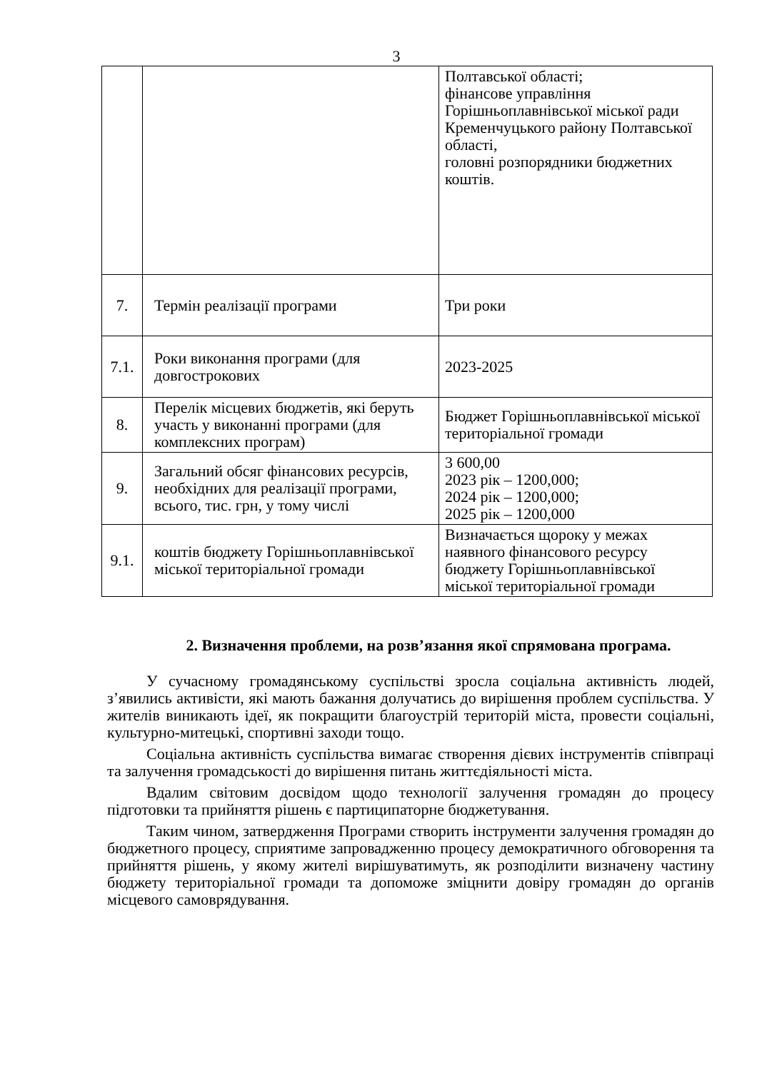3
| | | Полтавської області; фінансове управління Горішньоплавнівської міської ради Кременчуцького району Полтавської області, головні розпорядники бюджетних коштів. |
| 7. | Термін реалізації програми | Три роки |
| 7.1. | Роки виконання програми (для довгострокових | 2023-2025 |
| 8. | Перелік місцевих бюджетів, які беруть участь у виконанні програми (для комплексних програм) | Бюджет Горішньоплавнівської міської територіальної громади |
| 9. | Загальний обсяг фінансових ресурсів, необхідних для реалізації програми, всього, тис. грн, у тому числі | 3 600,00 2023 рік – 1200,000; 2024 рік – 1200,000; 2025 рік – 1200,000 |
| 9.1. | коштів бюджету Горішньоплавнівської міської територіальної громади | Визначається щороку у межах наявного фінансового ресурсу бюджету Горішньоплавнівської міської територіальної громади |
2. Визначення проблеми, на розв’язання якої спрямована програма.
У сучасному громадянському суспільстві зросла соціальна активність людей, з’явились активісти, які мають бажання долучатись до вирішення проблем суспільства. У жителів виникають ідеї, як покращити благоустрій територій міста, провести соціальні, культурно-митецькі, спортивні заходи тощо.
Соціальна активність суспільства вимагає створення дієвих інструментів співпраці та залучення громадськості до вирішення питань життєдіяльності міста.
Вдалим світовим досвідом щодо технології залучення громадян до процесу підготовки та прийняття рішень є партиципаторне бюджетування.
Таким чином, затвердження Програми створить інструменти залучення громадян до бюджетного процесу, сприятиме запровадженню процесу демократичного обговорення та прийняття рішень, у якому жителі вирішуватимуть, як розподілити визначену частину бюджету територіальної громади та допоможе зміцнити довіру громадян до органів місцевого самоврядування.